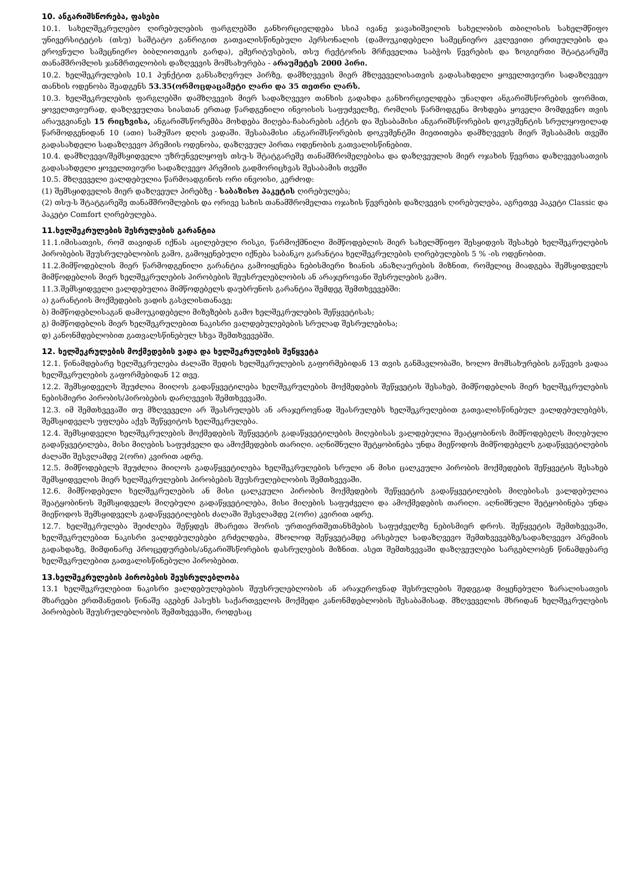10. ანგარიშსწორება, ფასები
10.1. სახელშეკრულებო ღირებულების ფარგლებში განხორციელდება სსიპ ივანე ჯავახიშვილის სახელობის თბილისის სახელმწიფო უნივერსიტეტის (თსუ) საშტატო განრიგით გათვალისწინებული პერსონალის (დამოუკიდებელი სამეცნიერო კვლევითი ერთეულების და ეროვნული სამეცნიერო ბიბლიოთეკის გარდა), ემერიტუსების, თსუ რექტორის მრჩეველთა საბჭოს წევრების და ზოგიერთი შტატგარეშე თანამშრომლის ჯანმრთელობის დაზღვევის მომსახურება - არაუმეტეს 2000 პირი.
10.2. ხელშეკრულების 10.1 პუნქტით განსაზღვრულ პირზე, დამზღვევის მიერ მზღვეველისათვის გადასახდელი ყოველთვიური სადაზღვევო თანხის ოდენობა შეადგენს 53.35(ორმოცდაცამეტი ლარი და 35 თეთრი ლარს.
10.3. ხელშეკრულების ფარგლებში დამზღვევის მიერ სადაზღვევო თანხის გადახდა განხორციელდება უნაღდო ანგარიშსწორების ფორმით, ყოველთვიურად, დაზღვეულთა სიასთან ერთად წარდგენილი ინვოისის საფუძველზე, რომლის წარმოდგენა მოხდება ყოველი მომდევნო თვის არაუგვიანეს 15 რიცხვისა, ანგარიშსწორემბა მოხდება მიღება-ჩაბარების აქტის და შესაბამისი ანგარიშსწორების დოკუმენტის სრულყოფილად წარმოდგენიდან 10 (ათი) სამუშაო დღის ვადაში. შესაბამისი ანგარიშსწორების დოკუმენტში მიეთითება დამზღვევის მიერ შესაბამის თვეში გადასახდელი სადაზღვევო პრემიის ოდენობა, დაზღვეულ პირთა ოდენობის გათვალისწინებით.
10.4. დამზღვევი/შემსყიდველი უზრუნველყოფს თსუ-ს შტატგარეშე თანამშრომელებისა და დაზღვეულის მიერ ოჯახის წევრთა დაზღვევისათვის გადასახდელი ყოველთვიური სადაზღვევო პრემიის გადმორიცხვას შესაბამის თვეში
10.5. მზღვეველი ვალდებულია წარმოადგინოს ორი ინვოისი, კერძოდ:
(1) შემსყიდველის მიერ დაზღვეულ პირებზე - საბაზისო პაკეტის ღირებულება;
(2) თსუ-ს შტატგარეშე თანამშრომლების და ორივე სახის თანამშრომელთა ოჯახის წევრების დაზღვევის ღირებულება, აგრეთვე პაკეტი Classic და პაკეტი Comfort ღირებულება.
11.ხელშეკრულების შესრულების გარანტია
11.1.იმისათვის, რომ თავიდან იქნას აცილებული რისკი, წარმოქმნილი მიმწოდებლის მიერ სახელმწიფო შესყიდვის შესახებ ხელშეკრულების პირობების შეუსრულებლობის გამო, გამოყენებული იქნება საბანკო გარანტია ხელშეკრულების ღირებულების 5 % -ის ოდენობით.
11.2.მიმწოდებლის მიერ წარმოდგენილი გარანტია გამოიყენება ნებისმიერი ზიანის ანაზღაურების მიზნით, რომელიც მიადგება შემსყიდველს მიმწოდებლის მიერ ხელშეკრულების პირობების შეუსრულებლობის ან არაჯეროვანი შესრულების გამო.
11.3.შემსყიდველი ვალდებულია მიმწოდებელს დაუბრუნოს გარანტია შემდეგ შემთხვევებში:
ა) გარანტიის მოქმედების ვადის გასვლისთანავე;
ბ) მიმწოდებლისაგან დამოუკიდებელი მიზეზების გამო ხელშეკრულების შეწყვეტისას;
გ) მიმწოდებლის მიერ ხელშეკრულებით ნაკისრი ვალდებულებების სრულად შესრულებისა;
დ) კანონმდებლობით გათვალსწინებულ სხვა შემთხვევებში.
12. ხელშეკრულების მოქმედების ვადა და ხელშეკრულების შეწყვეტა
12.1. წინამდებარე ხელშეკრულება ძალაში შედის ხელშეკრულების გაფორმებიდან 13 თვის განმავლობაში, ხოლო მომსახურების გაწევის ვადაა ხელშეკრულების გაფორმებიდან 12 თვე.
12.2. შემსყიდველს შეუძლია მიიღოს გადაწყვეტილება ხელშეკრულების მოქმედების შეწყვეტის შესახებ, მიმწოდებლის მიერ ხელშეკრულების ნებისმიერი პირობის/პირობების დარღვევის შემთხვევაში.
12.3. იმ შემთხვევაში თუ მზღვეველი არ შეასრულებს ან არაჯეროვნად შეასრულებს ხელშეკრულებით გათვალისწინებულ ვალდებულებებს, შემსყიდველს უფლება აქვს შეწყვიტოს ხელშეკრულება.
12.4. შემსყიდველი ხელშეკრულების მოქმედების შეწყვეტის გადაწყვეტილების მიღებისას ვალდებულია შეატყობინოს მიმწოდებელს მიღებული გადაწყვეტილება, მისი მიღების საფუძველი და ამოქმედების თარიღი. აღნიშნული შეტყობინება უნდა მიეწოდოს მიმწოდებელს გადაწყვეტილების ძალაში შესვლამდე 2(ორი) კვირით ადრე.
12.5. მიმწოდებელს შეუძლია მიიღოს გადაწყვეტილება ხელშეკრულების სრული ან მისი ცალკეული პირობის მოქმედების შეწყვეტის შესახებ შემსყიდველის მიერ ხელშეკრულების პირობების შეუსრულებლობის შემთხვევაში.
12.6. მიმწოდებელი ხელშეკრულების ან მისი ცალკეული პირობის მოქმედების შეწყვეტის გადაწყვეტილების მიღებისას ვალდებულია შეატყობინოს შემსყიდველს მიღებული გადაწყვეტილება, მისი მიღების საფუძველი და ამოქმედების თარიღი. აღნიშნული შეტყობინება უნდა მიეწოდოს შემსყიდველს გადაწყვეტილების ძალაში შესვლამდე 2(ორი) კვირით ადრე.
12.7. ხელშეკრულება შეიძლება შეწყდეს მხარეთა შორის ურთიერთშეთანხმების საფუძველზე ნებისმიერ დროს. შეწყვეტის შემთხვევაში, ხელშეკრულებით ნაკისრი ვალდებულებები გრძელდება, მხოლოდ შეწყვეტამდე არსებულ სადაზღვევო შემთხვევებზე/სადაზღვევო პრემიის გადახდაზე, მიმდინარე პროცედურების/ანგარიშსწორების დასრულების მიზნით. ასეთ შემთხვევაში დაზღვეულები სარგებლობენ წინამდებარე ხელშეკრულებით გათვალისწინებული პირობებით.
13.ხელშეკრულების პირობების შეუსრულებლობა
13.1 ხელშეკრულებით ნაკისრი ვალდებულებების შეუსრულებლობის ან არაჯეროვნად შესრულების შედეგად მიყენებული ზარალისათვის მხარეები ერთმანეთის წინაშე აგებენ პასუხს საქართველოს მოქმედი კანონმდებლობის შესაბამისად. მზღვეველის მხრიდან ხელშეკრულების პირობების შეუსრულებლობის შემთხვევაში, როდესაც